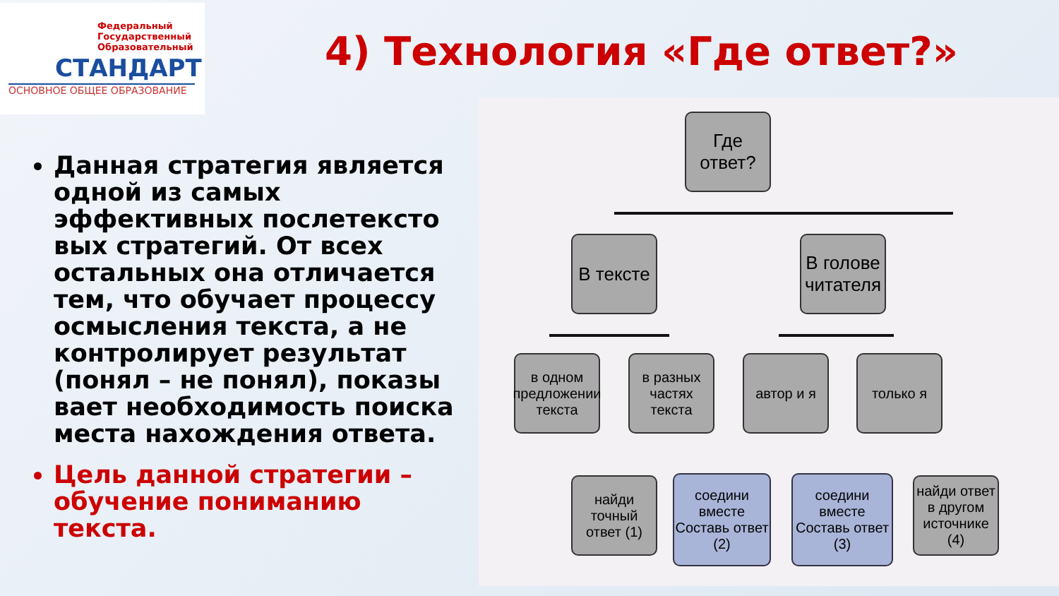Федеральный
Государственный
Образовательный
СТАНДАРТ
ОСНОВНОЕ ОБЩЕЕ ОБРАЗОВАНИЕ
4) Технология «Где ответ?»
Данная стратегия является одной из самых эффективных послетексто вых стратегий. От всех остальных она отличается тем, что обучает процессу осмысления текста, а не контролирует результат (понял – не понял), показы вает необходимость поиска места нахождения ответа.
Цель данной стратегии – обучение пониманию текста.
Где ответ?
В тексте
В голове читателя
в одном предложении текста
в разных частях текста
автор и я только я
найди точный ответ (1)
соедини вместе Составь ответ (2)
соедини вместе Составь ответ (3)
найди ответ в другом источнике (4)